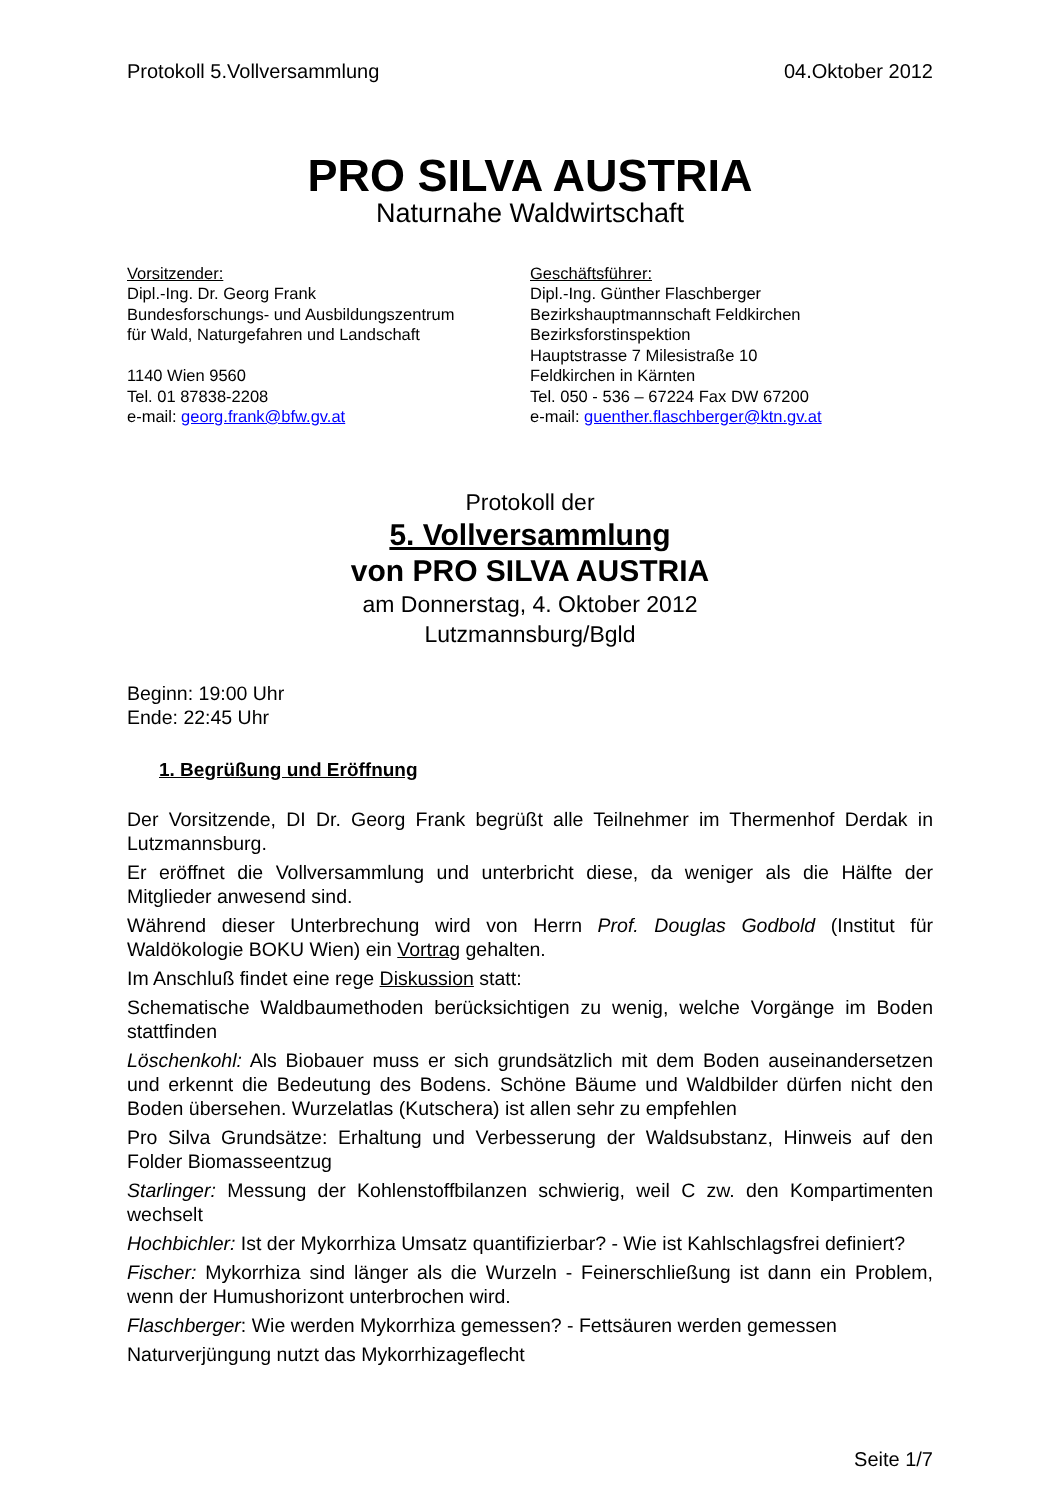Protokoll 5.Vollversammlung 04.Oktober 2012
PRO SILVA AUSTRIA
Naturnahe Waldwirtschaft
Vorsitzender:
Dipl.-Ing. Dr. Georg Frank
Bundesforschungs- und Ausbildungszentrum
für Wald, Naturgefahren und Landschaft
1140 Wien 9560
Tel. 01 87838-2208
e-mail: georg.frank@bfw.gv.at
Geschäftsführer:
Dipl.-Ing. Günther Flaschberger
Bezirkshauptmannschaft Feldkirchen
Bezirksforstinspektion
Hauptstrasse 7 Milesistraße 10
Feldkirchen in Kärnten
Tel. 050 - 536 – 67224 Fax DW 67200
e-mail: guenther.flaschberger@ktn.gv.at
Protokoll der
5. Vollversammlung
von PRO SILVA AUSTRIA
am Donnerstag, 4. Oktober 2012
Lutzmannsburg/Bgld
Beginn: 19:00 Uhr
Ende: 22:45 Uhr
1. Begrüßung und Eröffnung
Der Vorsitzende, DI Dr. Georg Frank begrüßt alle Teilnehmer im Thermenhof Derdak in Lutzmannsburg.
Er eröffnet die Vollversammlung und unterbricht diese, da weniger als die Hälfte der Mitglieder anwesend sind.
Während dieser Unterbrechung wird von Herrn Prof. Douglas Godbold (Institut für Waldökologie BOKU Wien) ein Vortrag gehalten.
Im Anschluß findet eine rege Diskussion statt:
Schematische Waldbaumethoden berücksichtigen zu wenig, welche Vorgänge im Boden stattfinden
Löschenkohl: Als Biobauer muss er sich grundsätzlich mit dem Boden auseinandersetzen und erkennt die Bedeutung des Bodens. Schöne Bäume und Waldbilder dürfen nicht den Boden übersehen. Wurzelatlas (Kutschera) ist allen sehr zu empfehlen
Pro Silva Grundsätze: Erhaltung und Verbesserung der Waldsubstanz, Hinweis auf den Folder Biomasseentzug
Starlinger: Messung der Kohlenstoffbilanzen schwierig, weil C zw. den Kompartimenten wechselt
Hochbichler: Ist der Mykorrhiza Umsatz quantifizierbar? - Wie ist Kahlschlagsfrei definiert?
Fischer: Mykorrhiza sind länger als die Wurzeln - Feinerschließung ist dann ein Problem, wenn der Humushorizont unterbrochen wird.
Flaschberger: Wie werden Mykorrhiza gemessen? - Fettsäuren werden gemessen
Naturverjüngung nutzt das Mykorrhizageflecht
Seite 1/7